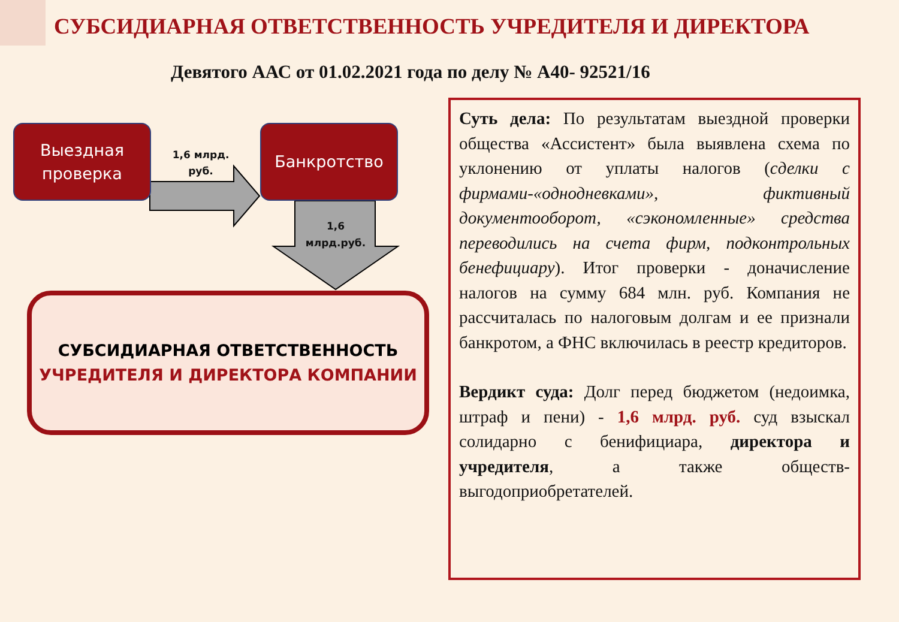СУБСИДИАРНАЯ ОТВЕТСТВЕННОСТЬ УЧРЕДИТЕЛЯ И ДИРЕКТОРА
Девятого ААС от 01.02.2021 года по делу № А40- 92521/16
Выездная
проверка
1,6 млрд.
руб.
Банкротство
1,6
млрд.руб.
СУБСИДИАРНАЯ ОТВЕТСТВЕННОСТЬ
УЧРЕДИТЕЛЯ И ДИРЕКТОРА КОМПАНИИ
Суть дела: По результатам выездной проверки общества «Ассистент» была выявлена схема по уклонению от уплаты налогов (сделки с фирмами-«однодневками», фиктивный документооборот, «сэкономленные» средства переводились на счета фирм, подконтрольных бенефициару). Итог проверки - доначисление налогов на сумму 684 млн. руб. Компания не рассчиталась по налоговым долгам и ее признали банкротом, а ФНС включилась в реестр кредиторов.
Вердикт суда: Долг перед бюджетом (недоимка, штраф и пени) - 1,6 млрд. руб. суд взыскал солидарно с бенифициара, директора и учредителя, а также обществ-выгодоприобретателей.